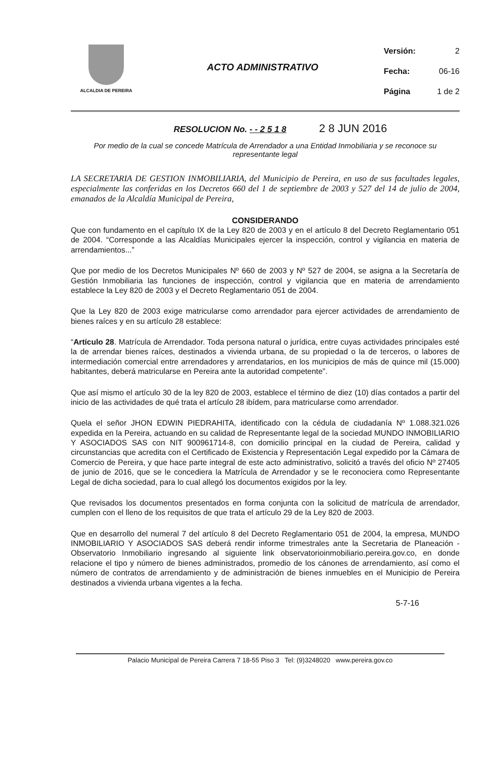ALCALDIA DE PEREIRA
ACTO ADMINISTRATIVO
Versión: 2
Fecha: 06-16
Página 1 de 2
RESOLUCION No. - - 2 5 1 8 2 8 JUN 2016
Por medio de la cual se concede Matrícula de Arrendador a una Entidad Inmobiliaria y se reconoce su representante legal
LA SECRETARIA DE GESTION INMOBILIARIA, del Municipio de Pereira, en uso de sus facultades legales, especialmente las conferidas en los Decretos 660 del 1 de septiembre de 2003 y 527 del 14 de julio de 2004, emanados de la Alcaldía Municipal de Pereira,
CONSIDERANDO
Que con fundamento en el capítulo IX de la Ley 820 de 2003 y en el artículo 8 del Decreto Reglamentario 051 de 2004. “Corresponde a las Alcaldías Municipales ejercer la inspección, control y vigilancia en materia de arrendamientos...”
Que por medio de los Decretos Municipales Nº 660 de 2003 y Nº 527 de 2004, se asigna a la Secretaría de Gestión Inmobiliaria las funciones de inspección, control y vigilancia que en materia de arrendamiento establece la Ley 820 de 2003 y el Decreto Reglamentario 051 de 2004.
Que la Ley 820 de 2003 exige matricularse como arrendador para ejercer actividades de arrendamiento de bienes raíces y en su artículo 28 establece:
“Artículo 28. Matrícula de Arrendador. Toda persona natural o jurídica, entre cuyas actividades principales esté la de arrendar bienes raíces, destinados a vivienda urbana, de su propiedad o la de terceros, o labores de intermediación comercial entre arrendadores y arrendatarios, en los municipios de más de quince mil (15.000) habitantes, deberá matricularse en Pereira ante la autoridad competente”.
Que así mismo el artículo 30 de la ley 820 de 2003, establece el término de diez (10) días contados a partir del inicio de las actividades de qué trata el artículo 28 ibídem, para matricularse como arrendador.
Quela el señor JHON EDWIN PIEDRAHITA, identificado con la cédula de ciudadanía Nº 1.088.321.026 expedida en la Pereira, actuando en su calidad de Representante legal de la sociedad MUNDO INMOBILIARIO Y ASOCIADOS SAS con NIT 900961714-8, con domicilio principal en la ciudad de Pereira, calidad y circunstancias que acredita con el Certificado de Existencia y Representación Legal expedido por la Cámara de Comercio de Pereira, y que hace parte integral de este acto administrativo, solicitó a través del oficio Nº 27405 de junio de 2016, que se le concediera la Matrícula de Arrendador y se le reconociera como Representante Legal de dicha sociedad, para lo cual allegó los documentos exigidos por la ley.
Que revisados los documentos presentados en forma conjunta con la solicitud de matrícula de arrendador, cumplen con el lleno de los requisitos de que trata el artículo 29 de la Ley 820 de 2003.
Que en desarrollo del numeral 7 del artículo 8 del Decreto Reglamentario 051 de 2004, la empresa, MUNDO INMOBILIARIO Y ASOCIADOS SAS deberá rendir informe trimestrales ante la Secretaria de Planeación - Observatorio Inmobiliario ingresando al siguiente link observatorioinmobiliario.pereira.gov.co, en donde relacione el tipo y número de bienes administrados, promedio de los cánones de arrendamiento, así como el número de contratos de arrendamiento y de administración de bienes inmuebles en el Municipio de Pereira destinados a vivienda urbana vigentes a la fecha.
5-7-16
Palacio Municipal de Pereira Carrera 7 18-55 Piso 3 Tel: (9)3248020 www.pereira.gov.co